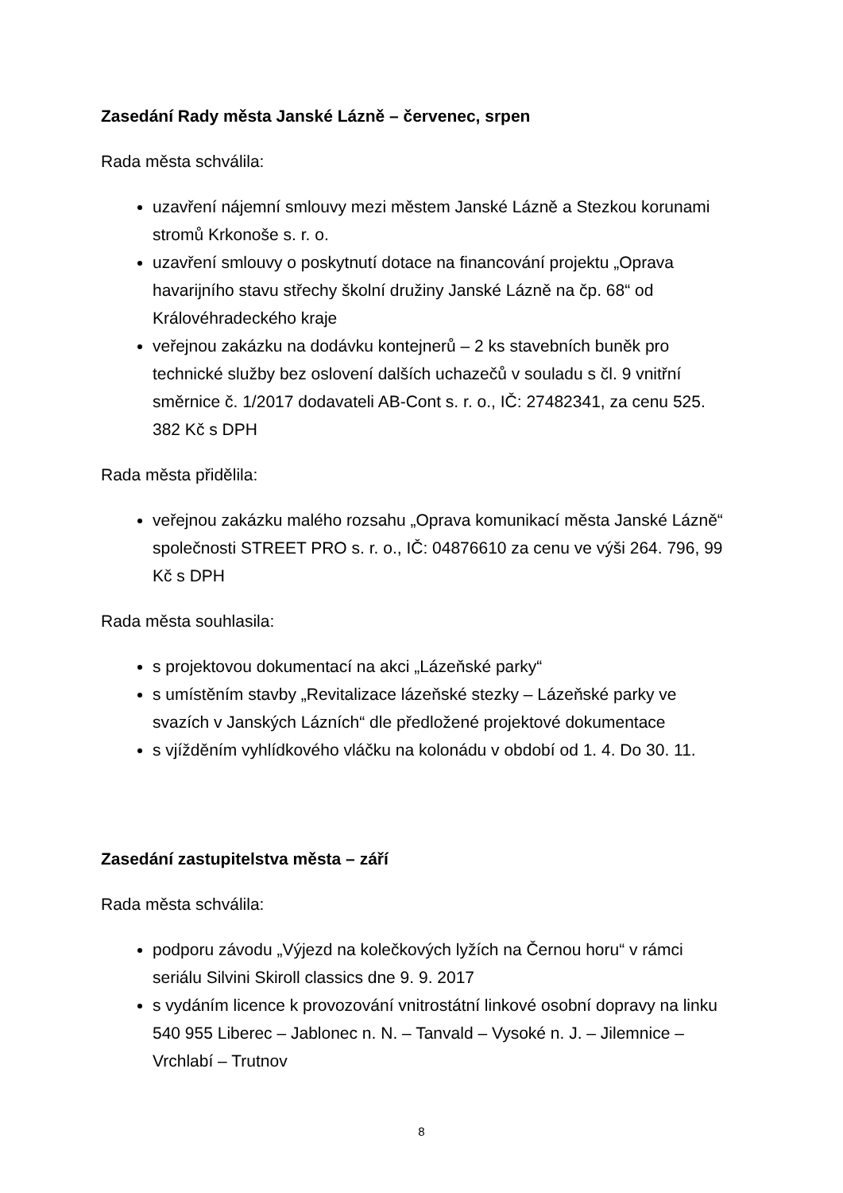Zasedání Rady města Janské Lázně – červenec, srpen
Rada města schválila:
uzavření nájemní smlouvy mezi městem Janské Lázně a Stezkou korunami stromů Krkonoše s. r. o.
uzavření smlouvy o poskytnutí dotace na financování projektu „Oprava havarijního stavu střechy školní družiny Janské Lázně na čp. 68“ od Královéhradeckého kraje
veřejnou zakázku na dodávku kontejnerů – 2 ks stavebních buněk pro technické služby bez oslovení dalších uchazečů v souladu s čl. 9 vnitřní směrnice č. 1/2017 dodavateli AB-Cont s. r. o., IČ: 27482341, za cenu 525. 382 Kč s DPH
Rada města přidělila:
veřejnou zakázku malého rozsahu „Oprava komunikací města Janské Lázně“ společnosti STREET PRO s. r. o., IČ: 04876610 za cenu ve výši 264. 796, 99 Kč s DPH
Rada města souhlasila:
s projektovou dokumentací na akci „Lázeňské parky“
s umístěním stavby „Revitalizace lázeňské stezky – Lázeňské parky ve svazích v Janských Lázních“ dle předložené projektové dokumentace
s vjížděním vyhlídkového vláčku na kolonádu v období od 1. 4. Do 30. 11.
Zasedání zastupitelstva města – září
Rada města schválila:
podporu závodu „Výjezd na kolečkových lyžích na Černou horu“ v rámci seriálu Silvini Skiroll classics dne 9. 9. 2017
s vydáním licence k provozování vnitrostátní linkové osobní dopravy na linku 540 955 Liberec – Jablonec n. N. – Tanvald – Vysoké n. J. – Jilemnice – Vrchlabí – Trutnov
8